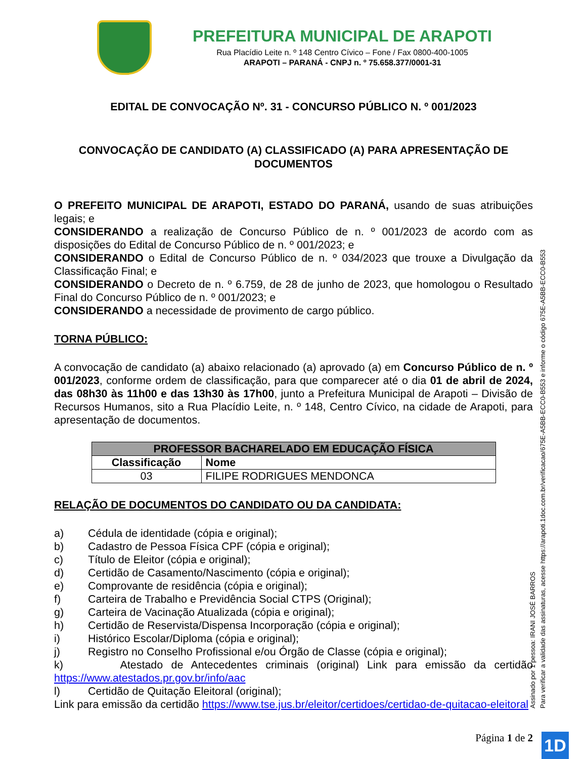PREFEITURA MUNICIPAL DE ARAPOTI
Rua Placídio Leite n. º 148 Centro Cívico – Fone / Fax 0800-400-1005
ARAPOTI – PARANÁ - CNPJ n. º 75.658.377/0001-31
EDITAL DE CONVOCAÇÃO Nº. 31 - CONCURSO PÚBLICO N. º 001/2023
CONVOCAÇÃO DE CANDIDATO (A) CLASSIFICADO (A) PARA APRESENTAÇÃO DE DOCUMENTOS
O PREFEITO MUNICIPAL DE ARAPOTI, ESTADO DO PARANÁ, usando de suas atribuições legais; e
CONSIDERANDO a realização de Concurso Público de n. º 001/2023 de acordo com as disposições do Edital de Concurso Público de n. º 001/2023; e
CONSIDERANDO o Edital de Concurso Público de n. º 034/2023 que trouxe a Divulgação da Classificação Final; e
CONSIDERANDO o Decreto de n. º 6.759, de 28 de junho de 2023, que homologou o Resultado Final do Concurso Público de n. º 001/2023; e
CONSIDERANDO a necessidade de provimento de cargo público.
TORNA PÚBLICO:
A convocação de candidato (a) abaixo relacionado (a) aprovado (a) em Concurso Público de n. º 001/2023, conforme ordem de classificação, para que comparecer até o dia 01 de abril de 2024, das 08h30 às 11h00 e das 13h30 às 17h00, junto a Prefeitura Municipal de Arapoti – Divisão de Recursos Humanos, sito a Rua Placídio Leite, n. º 148, Centro Cívico, na cidade de Arapoti, para apresentação de documentos.
| PROFESSOR BACHARELADO EM EDUCAÇÃO FÍSICA | |
| --- | --- |
| Classificação | Nome |
| 03 | FILIPE RODRIGUES MENDONCA |
RELAÇÃO DE DOCUMENTOS DO CANDIDATO OU DA CANDIDATA:
a) Cédula de identidade (cópia e original);
b) Cadastro de Pessoa Física CPF (cópia e original);
c) Título de Eleitor (cópia e original);
d) Certidão de Casamento/Nascimento (cópia e original);
e) Comprovante de residência (cópia e original);
f) Carteira de Trabalho e Previdência Social CTPS (Original);
g) Carteira de Vacinação Atualizada (cópia e original);
h) Certidão de Reservista/Dispensa Incorporação (cópia e original);
i) Histórico Escolar/Diploma (cópia e original);
j) Registro no Conselho Profissional e/ou Órgão de Classe (cópia e original);
k) Atestado de Antecedentes criminais (original) Link para emissão da certidão https://www.atestados.pr.gov.br/info/aac
l) Certidão de Quitação Eleitoral (original);
Link para emissão da certidão https://www.tse.jus.br/eleitor/certidoes/certidao-de-quitacao-eleitoral
Página 1 de 2
Assinado por 1 pessoa: IRANI JOSÉ BARROS
Para verificar a validade das assinaturas, acesse https://arapoti.1doc.com.br/verificacao/675E-A5BB-ECC0-B553 e informe o código 675E-A5BB-ECC0-B553
1D